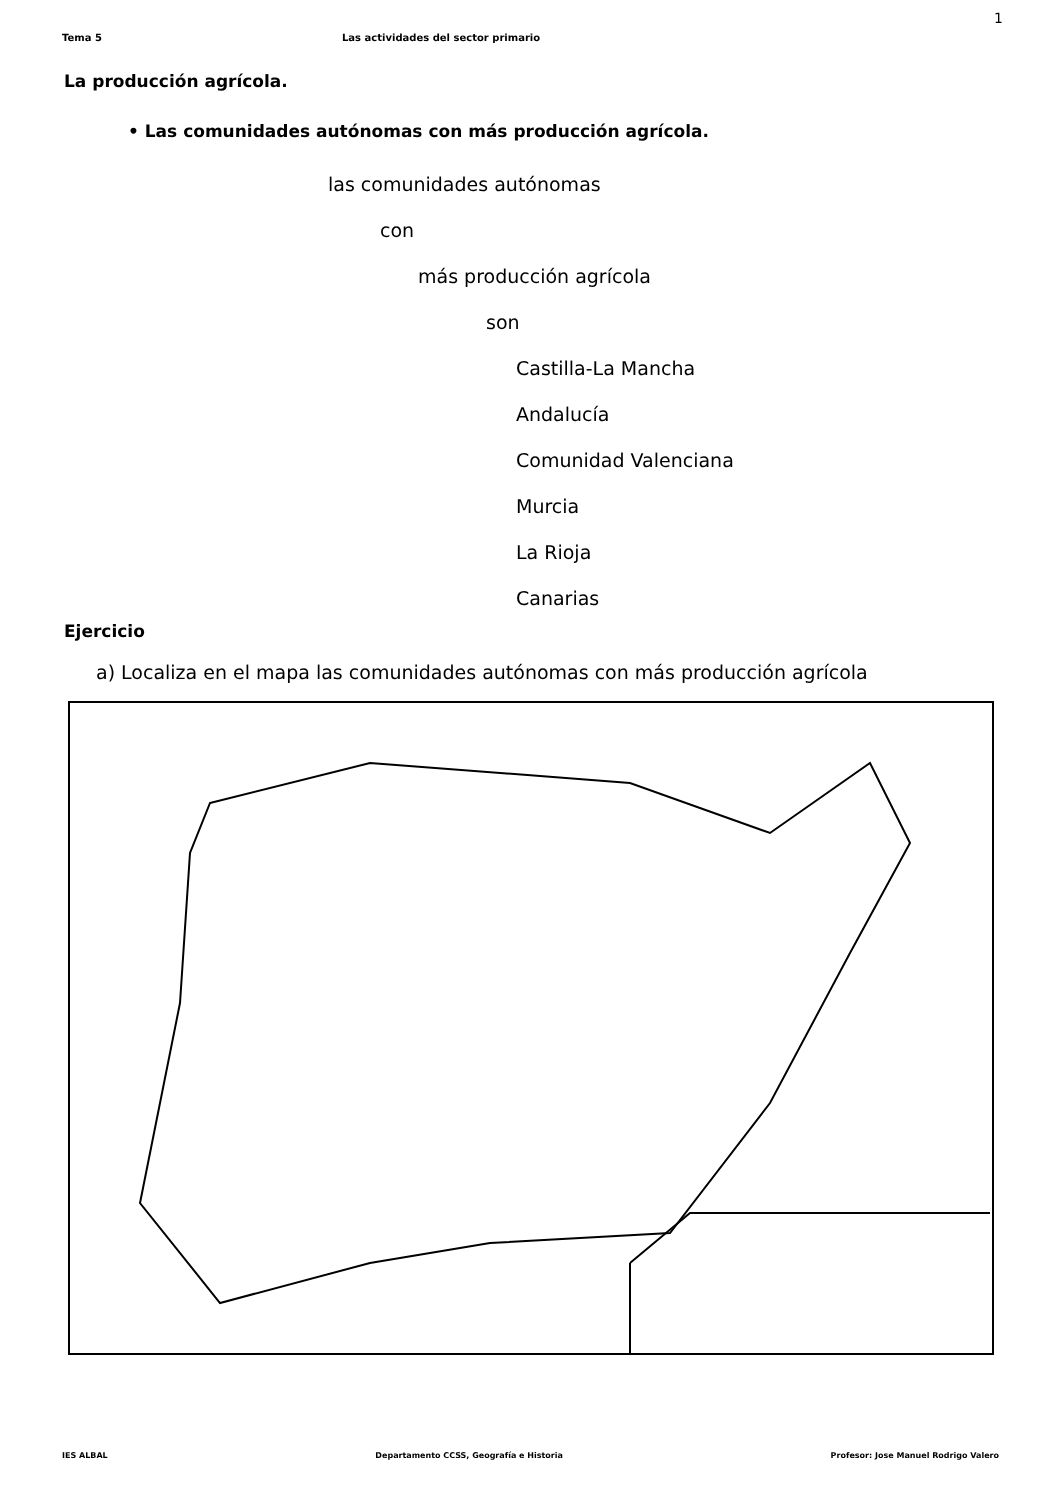1
Tema 5 Las actividades del sector primario
La producción agrícola.
• Las comunidades autónomas con más producción agrícola.
las comunidades autónomas
con
más producción agrícola
son
Castilla-La Mancha
Andalucía
Comunidad Valenciana
Murcia
La Rioja
Canarias
Ejercicio
a) Localiza en el mapa las comunidades autónomas con más producción agrícola
IES ALBAL Departamento CCSS, Geografía e Historia Profesor: Jose Manuel Rodrigo Valero